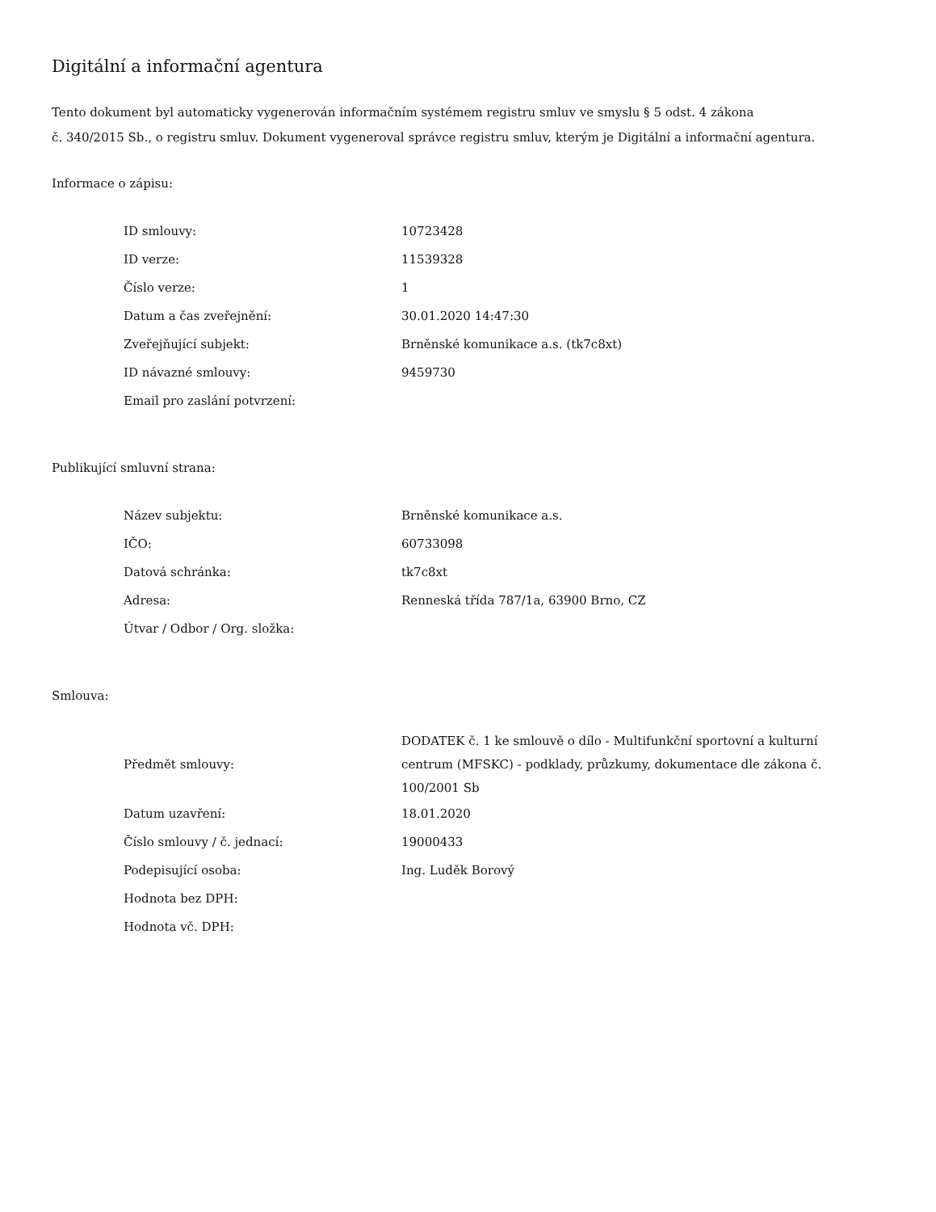Digitální a informační agentura
Tento dokument byl automaticky vygenerován informačním systémem registru smluv ve smyslu § 5 odst. 4 zákona
č. 340/2015 Sb., o registru smluv. Dokument vygeneroval správce registru smluv, kterým je Digitální a informační agentura.
Informace o zápisu:
| ID smlouvy: | 10723428 |
| ID verze: | 11539328 |
| Číslo verze: | 1 |
| Datum a čas zveřejnění: | 30.01.2020 14:47:30 |
| Zveřejňující subjekt: | Brněnské komunikace a.s. (tk7c8xt) |
| ID návazné smlouvy: | 9459730 |
| Email pro zaslání potvrzení: | |
Publikující smluvní strana:
| Název subjektu: | Brněnské komunikace a.s. |
| IČO: | 60733098 |
| Datová schránka: | tk7c8xt |
| Adresa: | Renneská třída 787/1a, 63900 Brno, CZ |
| Útvar / Odbor / Org. složka: | |
Smlouva:
| Předmět smlouvy: | DODATEK č. 1 ke smlouvě o dílo - Multifunkční sportovní a kulturní centrum (MFSKC) - podklady, průzkumy, dokumentace dle zákona č. 100/2001 Sb |
| Datum uzavření: | 18.01.2020 |
| Číslo smlouvy / č. jednací: | 19000433 |
| Podepisující osoba: | Ing. Luděk Borový |
| Hodnota bez DPH: | |
| Hodnota vč. DPH: | |